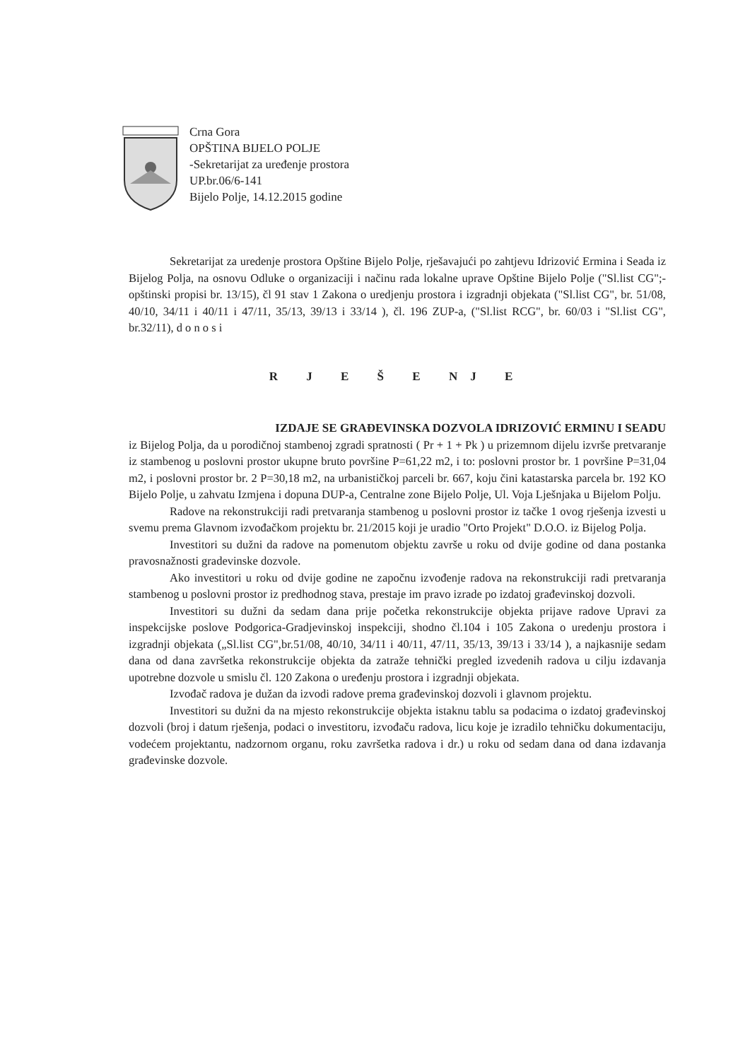Crna Gora
OPŠTINA BIJELO POLJE
-Sekretarijat za uređenje prostora
UP.br.06/6-141
Bijelo Polje, 14.12.2015 godine
Sekretarijat za uredenje prostora Opštine Bijelo Polje, rješavajući po zahtjevu Idrizović Ermina i Seada iz Bijelog Polja, na osnovu Odluke o organizaciji i načinu rada lokalne uprave Opštine Bijelo Polje ("Sl.list CG";- opštinski propisi br. 13/15), čl 91 stav 1 Zakona o uredjenju prostora i izgradnji objekata ("Sl.list CG", br. 51/08, 40/10, 34/11 i 40/11 i 47/11, 35/13, 39/13 i 33/14 ), čl. 196 ZUP-a, ("Sl.list RCG", br. 60/03 i "Sl.list CG", br.32/11), d o n o s i
R J E Š E NJ E
IZDAJE SE GRAĐEVINSKA DOZVOLA IDRIZOVIĆ ERMINU I SEADU
iz Bijelog Polja, da u porodičnoj stambenoj zgradi spratnosti ( Pr + 1 + Pk ) u prizemnom dijelu izvrše pretvaranje iz stambenog u poslovni prostor ukupne bruto površine P=61,22 m2, i to: poslovni prostor br. 1 površine P=31,04 m2, i poslovni prostor br. 2 P=30,18 m2, na urbanističkoj parceli br. 667, koju čini katastarska parcela br. 192 KO Bijelo Polje, u zahvatu Izmjena i dopuna DUP-a, Centralne zone Bijelo Polje, Ul. Voja Lješnjaka u Bijelom Polju.
Radove na rekonstrukciji radi pretvaranja stambenog u poslovni prostor iz tačke 1 ovog rješenja izvesti u svemu prema Glavnom izvođačkom projektu br. 21/2015 koji je uradio "Orto Projekt" D.O.O. iz Bijelog Polja.
Investitori su dužni da radove na pomenutom objektu završe u roku od dvije godine od dana postanka pravosnažnosti gradevinske dozvole.
Ako investitori u roku od dvije godine ne započnu izvođenje radova na rekonstrukciji radi pretvaranja stambenog u poslovni prostor iz predhodnog stava, prestaje im pravo izrade po izdatoj građevinskoj dozvoli.
Investitori su dužni da sedam dana prije početka rekonstrukcije objekta prijave radove Upravi za inspekcijske poslove Podgorica-Gradjevinskoj inspekciji, shodno čl.104 i 105 Zakona o uredenju prostora i izgradnji objekata („Sl.list CG",br.51/08, 40/10, 34/11 i 40/11, 47/11, 35/13, 39/13 i 33/14 ), a najkasnije sedam dana od dana završetka rekonstrukcije objekta da zatraže tehnički pregled izvedenih radova u cilju izdavanja upotrebne dozvole u smislu čl. 120 Zakona o uređenju prostora i izgradnji objekata.
Izvođač radova je dužan da izvodi radove prema građevinskoj dozvoli i glavnom projektu.
Investitori su dužni da na mjesto rekonstrukcije objekta istaknu tablu sa podacima o izdatoj građevinskoj dozvoli (broj i datum rješenja, podaci o investitoru, izvođaču radova, licu koje je izradilo tehničku dokumentaciju, vodećem projektantu, nadzornom organu, roku završetka radova i dr.) u roku od sedam dana od dana izdavanja građevinske dozvole.